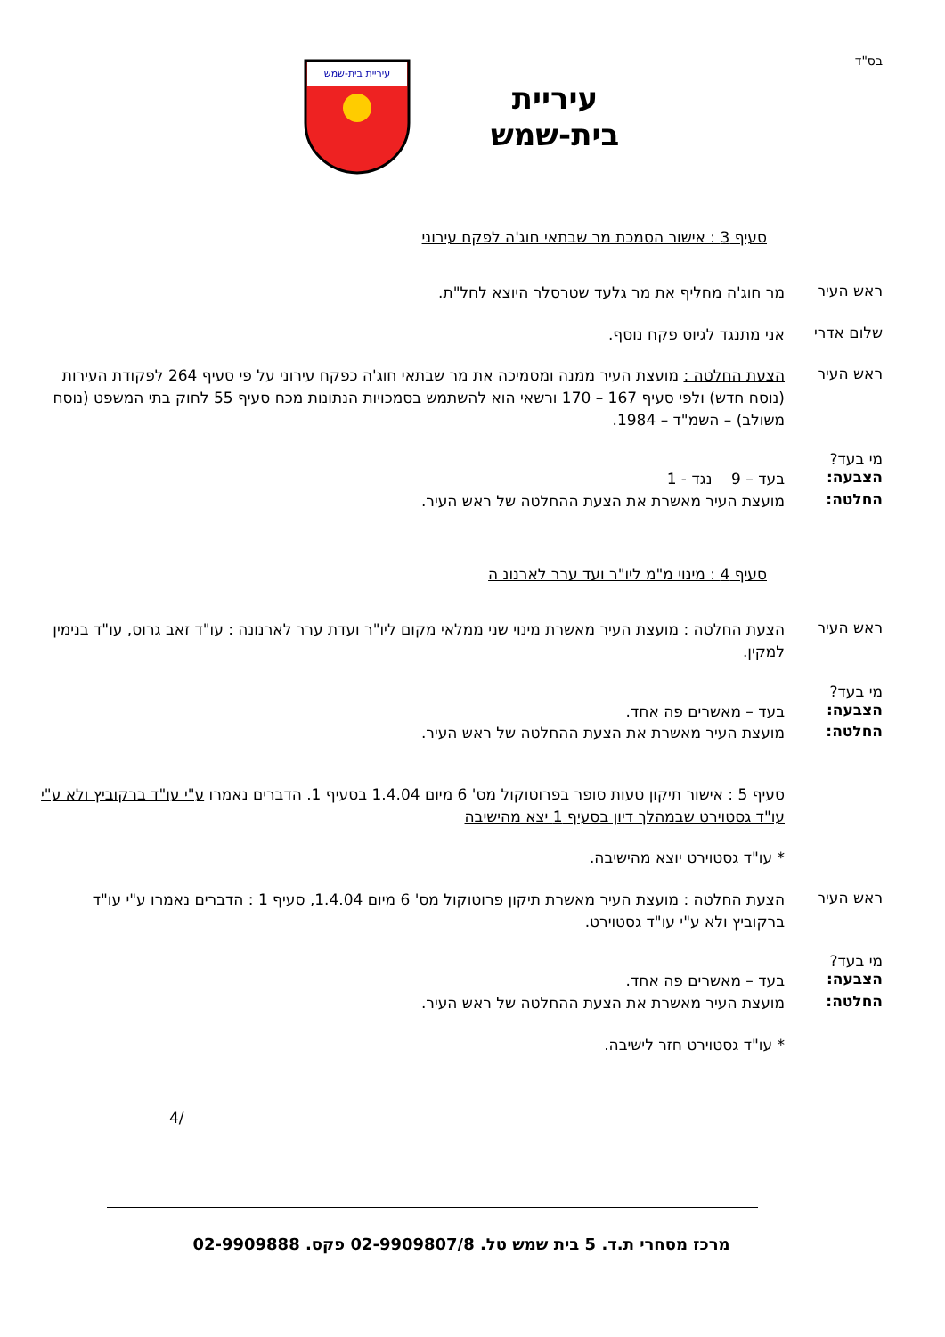בס"ד
עיריית
בית-שמש
עיריית בית-שמש
סעיף 3 : אישור הסמכת מר שבתאי חוג'ה לפקח עירוני
ראש העיר
מר חוג'ה מחליף את מר גלעד שטרסלר היוצא לחל"ת.
שלום אדרי
אני מתנגד לגיוס פקח נוסף.
ראש העיר
הצעת החלטה : מועצת העיר ממנה ומסמיכה את מר שבתאי חוג'ה כפקח עירוני על פי סעיף 264 לפקודת העירות (נוסח חדש) ולפי סעיף 167 – 170 ורשאי הוא להשתמש בסמכויות הנתונות מכח סעיף 55 לחוק בתי המשפט (נוסח משולב) – השמ"ד – 1984.
מי בעד?
הצבעה:
בעד – 9 נגד - 1
החלטה:
מועצת העיר מאשרת את הצעת ההחלטה של ראש העיר.
סעיף 4 : מינוי מ"מ ליו"ר ועד ערר לארנונ ה
ראש העיר
הצעת החלטה : מועצת העיר מאשרת מינוי שני ממלאי מקום ליו"ר ועדת ערר לארנונה : עו"ד זאב גרוס, עו"ד בנימין למקין.
מי בעד?
הצבעה:
בעד – מאשרים פה אחד.
החלטה:
מועצת העיר מאשרת את הצעת ההחלטה של ראש העיר.
סעיף 5 : אישור תיקון טעות סופר בפרוטוקול מס' 6 מיום 1.4.04 בסעיף 1. הדברים נאמרו ע"י עו"ד ברקוביץ ולא ע"י עו"ד גסטוירט שבמהלך דיון בסעיף 1 יצא מהישיבה
* עו"ד גסטוירט יוצא מהישיבה.
ראש העיר
הצעת החלטה : מועצת העיר מאשרת תיקון פרוטוקול מס' 6 מיום 1.4.04, סעיף 1 : הדברים נאמרו ע"י עו"ד ברקוביץ ולא ע"י עו"ד גסטוירט.
מי בעד?
הצבעה:
בעד – מאשרים פה אחד.
החלטה:
מועצת העיר מאשרת את הצעת ההחלטה של ראש העיר.
* עו"ד גסטוירט חזר לישיבה.
/4
מרכז מסחרי ת.ד. 5 בית שמש טל. 02-9909807/8 פקס. 02-9909888